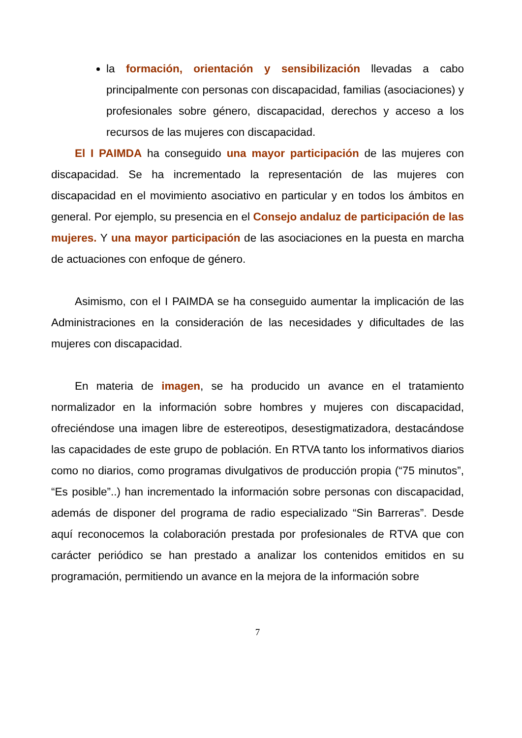la formación, orientación y sensibilización llevadas a cabo principalmente con personas con discapacidad, familias (asociaciones) y profesionales sobre género, discapacidad, derechos y acceso a los recursos de las mujeres con discapacidad.
El I PAIMDA ha conseguido una mayor participación de las mujeres con discapacidad. Se ha incrementado la representación de las mujeres con discapacidad en el movimiento asociativo en particular y en todos los ámbitos en general. Por ejemplo, su presencia en el Consejo andaluz de participación de las mujeres. Y una mayor participación de las asociaciones en la puesta en marcha de actuaciones con enfoque de género.
Asimismo, con el I PAIMDA se ha conseguido aumentar la implicación de las Administraciones en la consideración de las necesidades y dificultades de las mujeres con discapacidad.
En materia de imagen, se ha producido un avance en el tratamiento normalizador en la información sobre hombres y mujeres con discapacidad, ofreciéndose una imagen libre de estereotipos, desestigmatizadora, destacándose las capacidades de este grupo de población. En RTVA tanto los informativos diarios como no diarios, como programas divulgativos de producción propia (“75 minutos”, “Es posible”..) han incrementado la información sobre personas con discapacidad, además de disponer del programa de radio especializado “Sin Barreras”. Desde aquí reconocemos la colaboración prestada por profesionales de RTVA que con carácter periódico se han prestado a analizar los contenidos emitidos en su programación, permitiendo un avance en la mejora de la información sobre
7